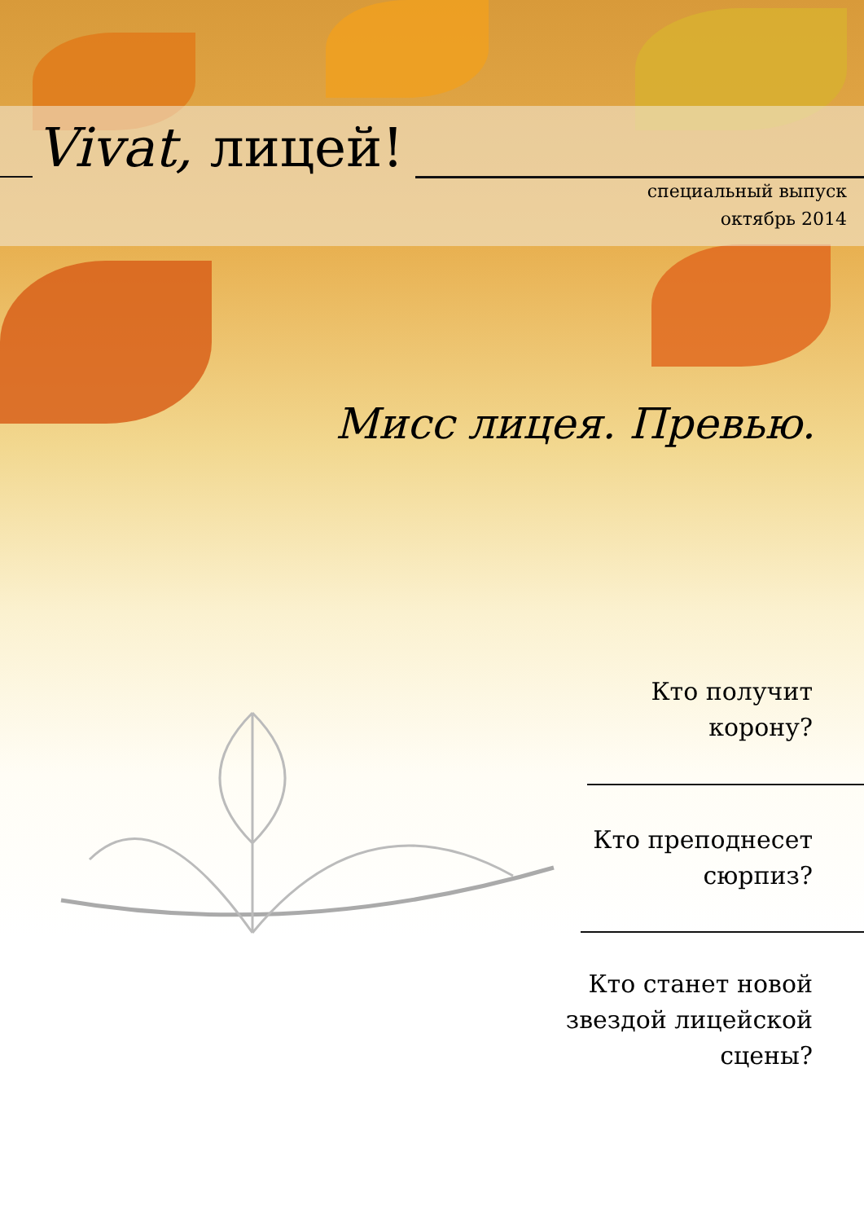Vivat, лицей!
специальный выпуск
октябрь 2014
Мисс лицея. Превью.
Кто получит
корону?
Кто преподнесет
сюрпиз?
Кто станет новой
звездой лицейской
сцены?